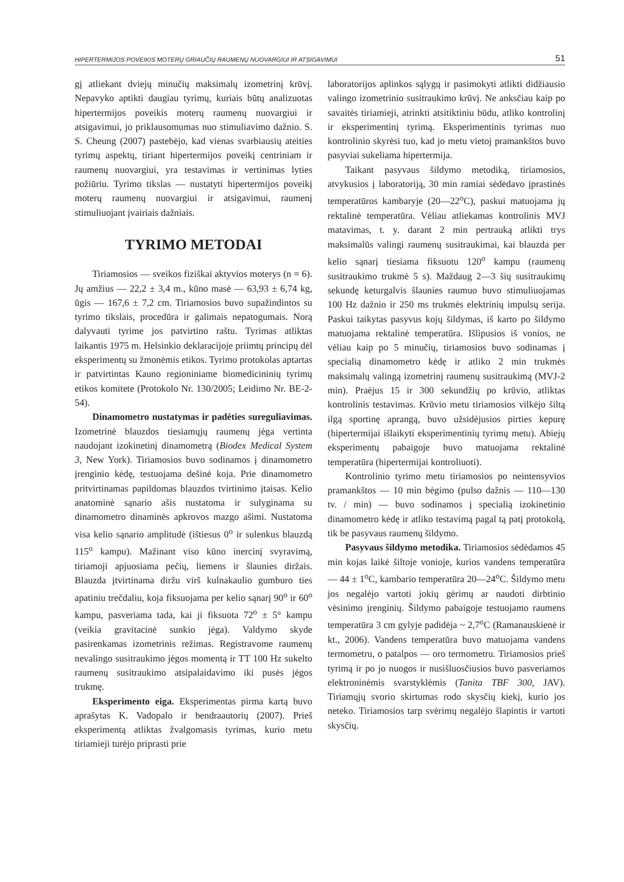HIPERTERMIJOS POVEIKIS MOTERŲ GRIAUČIŲ RAUMENŲ NUOVARGIUI IR ATSIGAVIMUI 51
gį atliekant dviejų minučių maksimalų izometrinį krūvį. Nepavyko aptikti daugiau tyrimų, kuriais būtų analizuotas hipertermijos poveikis moterų raumenų nuovargiui ir atsigavimui, jo priklausomumas nuo stimuliavimo dažnio. S. S. Cheung (2007) pastebėjo, kad vienas svarbiausių ateities tyrimų aspektų, tiriant hipertermijos poveikį centriniam ir raumenų nuovargiui, yra testavimas ir vertinimas lyties požiūriu. Tyrimo tikslas — nustatyti hipertermijos poveikį moterų raumenų nuovargiui ir atsigavimui, raumenį stimuliuojant įvairiais dažniais.
TYRIMO METODAI
Tiriamosios — sveikos fiziškai aktyvios moterys (n = 6). Jų amžius — 22,2 ± 3,4 m., kūno masė — 63,93 ± 6,74 kg, ūgis — 167,6 ± 7,2 cm. Tiriamosios buvo supažindintos su tyrimo tikslais, procedūra ir galimais nepatogumais. Norą dalyvauti tyrime jos patvirtino raštu. Tyrimas atliktas laikantis 1975 m. Helsinkio deklaracijoje priimtų principų dėl eksperimentų su žmonėmis etikos. Tyrimo protokolas aptartas ir patvirtintas Kauno regioniniame biomedicininių tyrimų etikos komitete (Protokolo Nr. 130/2005; Leidimo Nr. BE-2-54).
Dinamometro nustatymas ir padėties sureguliavimas. Izometrinė blauzdos tiesiamųjų raumenų jėga vertinta naudojant izokinetinį dinamometrą (Biodex Medical System 3, New York). Tiriamosios buvo sodinamos į dinamometro įrenginio kėdę, testuojama dešinė koja. Prie dinamometro pritvirtinamas papildomas blauzdos tvirtinimo įtaisas. Kelio anatominė sąnario ašis nustatoma ir sulyginama su dinamometro dinaminės apkrovos mazgo ašimi. Nustatoma visa kelio sąnario amplitudė (ištiesus 0<sup>o</sup> ir sulenkus blauzdą 115<sup>o</sup> kampu). Mažinant viso kūno inercinį svyravimą, tiriamoji apjuosiama pečių, liemens ir šlaunies diržais. Blauzda įtvirtinama diržu virš kulnakaulio gumburo ties apatiniu trečdaliu, koja fiksuojama per kelio sąnarį 90<sup>o</sup> ir 60<sup>o</sup> kampu, pasveriama tada, kai ji fiksuota 72<sup>o</sup> ± 5° kampu (veikia gravitacinė sunkio jėga). Valdymo skyde pasirenkamas izometrinis režimas. Registravome raumenų nevalingo susitraukimo jėgos momentą ir TT 100 Hz sukelto raumenų susitraukimo atsipalaidavimo iki pusės jėgos trukmę.
Eksperimento eiga. Eksperimentas pirma kartą buvo aprašytas K. Vadopalo ir bendraautorių (2007). Prieš eksperimentą atliktas žvalgomasis tyrimas, kurio metu tiriamieji turėjo priprasti prie
laboratorijos aplinkos sąlygų ir pasimokyti atlikti didžiausio valingo izometrinio susitraukimo krūvį. Ne anksčiau kaip po savaitės tiriamieji, atrinkti atsitiktiniu būdu, atliko kontrolinį ir eksperimentinį tyrimą. Eksperimentinis tyrimas nuo kontrolinio skyrėsi tuo, kad jo metu vietoj pramankštos buvo pasyviai sukeliama hipertermija.
Taikant pasyvaus šildymo metodiką, tiriamosios, atvykusios į laboratoriją, 30 min ramiai sėdėdavo įprastinės temperatūros kambaryje (20—22<sup>o</sup>C), paskui matuojama jų rektalinė temperatūra. Vėliau atliekamas kontrolinis MVJ matavimas, t. y. darant 2 min pertrauką atlikti trys maksimalūs valingi raumenų susitraukimai, kai blauzda per kelio sąnarį tiesiama fiksuotu 120<sup>o</sup> kampu (raumenų susitraukimo trukmė 5 s). Maždaug 2—3 šių susitraukimų sekundę keturgalvis šlaunies raumuo buvo stimuliuojamas 100 Hz dažnio ir 250 ms trukmės elektrinių impulsų serija. Paskui taikytas pasyvus kojų šildymas, iš karto po šildymo matuojama rektalinė temperatūra. Išlipusios iš vonios, ne vėliau kaip po 5 minučių, tiriamosios buvo sodinamas į specialią dinamometro kėdę ir atliko 2 min trukmės maksimalų valingą izometrinį raumenų susitraukimą (MVJ-2 min). Praėjus 15 ir 300 sekundžių po krūvio, atliktas kontrolinis testavimas. Krūvio metu tiriamosios vilkėjo šiltą ilgą sportinę aprangą, buvo užsidėjusios pirties kepurę (hipertermijai išlaikyti eksperimentinių tyrimų metu). Abiejų eksperimentų pabaigoje buvo matuojama rektalinė temperatūra (hipertermijai kontroliuoti).
Kontrolinio tyrimo metu tiriamosios po neintensyvios pramankštos — 10 min bėgimo (pulso dažnis — 110—130 tv. / min) — buvo sodinamos į specialią izokinetinio dinamometro kėdę ir atliko testavimą pagal tą patį protokolą, tik be pasyvaus raumenų šildymo.
Pasyvaus šildymo metodika. Tiriamosios sėdėdamos 45 min kojas laikė šiltoje vonioje, kurios vandens temperatūra — 44 ± 1<sup>o</sup>C, kambario temperatūra 20—24<sup>o</sup>C. Šildymo metu jos negalėjo vartoti jokių gėrimų ar naudoti dirbtinio vėsinimo įrenginių. Šildymo pabaigoje testuojamo raumens temperatūra 3 cm gylyje padidėja ~ 2,7<sup>o</sup>C (Ramanauskienė ir kt., 2006). Vandens temperatūra buvo matuojama vandens termometru, o patalpos — oro termometru. Tiriamosios prieš tyrimą ir po jo nuogos ir nusišluosčiusios buvo pasveriamos elektroninėmis svarstyklėmis (Tanita TBF 300, JAV). Tiriamųjų svorio skirtumas rodo skysčių kiekį, kurio jos neteko. Tiriamosios tarp svėrimų negalėjo šlapintis ir vartoti skysčių.